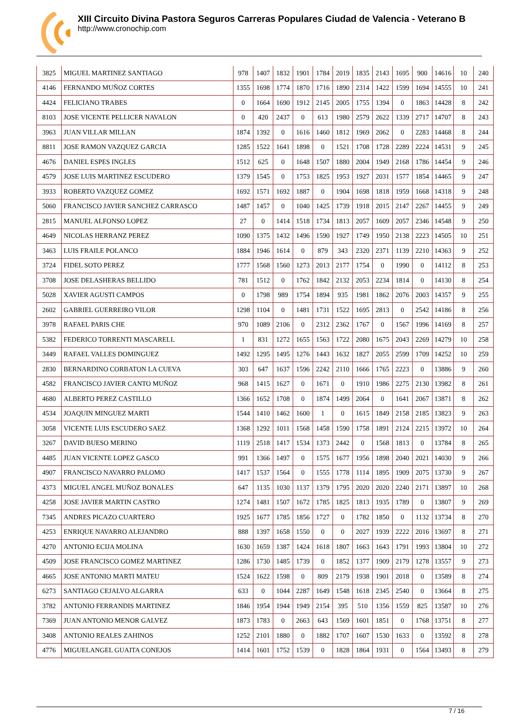XIII Circuito Divina Pastora Seguros Carreras Populares Ciudad de Valencia - Veterano B
http://www.cronochip.com
| 3825 | MIGUEL MARTINEZ SANTIAGO | 978 | 1407 | 1832 | 1901 | 1784 | 2019 | 1835 | 2143 | 1695 | 900 | 14616 | 10 | 240 |
| 4146 | FERNANDO MUÑOZ CORTES | 1355 | 1698 | 1774 | 1870 | 1716 | 1890 | 2314 | 1422 | 1599 | 1694 | 14555 | 10 | 241 |
| 4424 | FELICIANO TRABES | 0 | 1664 | 1690 | 1912 | 2145 | 2005 | 1755 | 1394 | 0 | 1863 | 14428 | 8 | 242 |
| 8103 | JOSE VICENTE PELLICER NAVALON | 0 | 420 | 2437 | 0 | 613 | 1980 | 2579 | 2622 | 1339 | 2717 | 14707 | 8 | 243 |
| 3963 | JUAN VILLAR MILLAN | 1874 | 1392 | 0 | 1616 | 1460 | 1812 | 1969 | 2062 | 0 | 2283 | 14468 | 8 | 244 |
| 8811 | JOSE RAMON VAZQUEZ GARCIA | 1285 | 1522 | 1641 | 1898 | 0 | 1521 | 1708 | 1728 | 2289 | 2224 | 14531 | 9 | 245 |
| 4676 | DANIEL ESPES INGLES | 1512 | 625 | 0 | 1648 | 1507 | 1880 | 2004 | 1949 | 2168 | 1786 | 14454 | 9 | 246 |
| 4579 | JOSE LUIS MARTINEZ ESCUDERO | 1379 | 1545 | 0 | 1753 | 1825 | 1953 | 1927 | 2031 | 1577 | 1854 | 14465 | 9 | 247 |
| 3933 | ROBERTO VAZQUEZ GOMEZ | 1692 | 1571 | 1692 | 1887 | 0 | 1904 | 1698 | 1818 | 1959 | 1668 | 14318 | 9 | 248 |
| 5060 | FRANCISCO JAVIER SANCHEZ CARRASCO | 1487 | 1457 | 0 | 1040 | 1425 | 1739 | 1918 | 2015 | 2147 | 2267 | 14455 | 9 | 249 |
| 2815 | MANUEL ALFONSO LOPEZ | 27 | 0 | 1414 | 1518 | 1734 | 1813 | 2057 | 1609 | 2057 | 2346 | 14548 | 9 | 250 |
| 4649 | NICOLAS HERRANZ PEREZ | 1090 | 1375 | 1432 | 1496 | 1590 | 1927 | 1749 | 1950 | 2138 | 2223 | 14505 | 10 | 251 |
| 3463 | LUIS FRAILE POLANCO | 1884 | 1946 | 1614 | 0 | 879 | 343 | 2320 | 2371 | 1139 | 2210 | 14363 | 9 | 252 |
| 3724 | FIDEL SOTO PEREZ | 1777 | 1568 | 1560 | 1273 | 2013 | 2177 | 1754 | 0 | 1990 | 0 | 14112 | 8 | 253 |
| 3708 | JOSE DELASHERAS BELLIDO | 781 | 1512 | 0 | 1762 | 1842 | 2132 | 2053 | 2234 | 1814 | 0 | 14130 | 8 | 254 |
| 5028 | XAVIER AGUSTI CAMPOS | 0 | 1798 | 989 | 1754 | 1894 | 935 | 1981 | 1862 | 2076 | 2003 | 14357 | 9 | 255 |
| 2602 | GABRIEL GUERREIRO VILOR | 1298 | 1104 | 0 | 1481 | 1731 | 1522 | 1695 | 2813 | 0 | 2542 | 14186 | 8 | 256 |
| 3978 | RAFAEL PARIS CHE | 970 | 1089 | 2106 | 0 | 2312 | 2362 | 1767 | 0 | 1567 | 1996 | 14169 | 8 | 257 |
| 5382 | FEDERICO TORRENTI MASCARELL | 1 | 831 | 1272 | 1655 | 1563 | 1722 | 2080 | 1675 | 2043 | 2269 | 14279 | 10 | 258 |
| 3449 | RAFAEL VALLES DOMINGUEZ | 1492 | 1295 | 1495 | 1276 | 1443 | 1632 | 1827 | 2055 | 2599 | 1709 | 14252 | 10 | 259 |
| 2830 | BERNARDINO CORBATON LA CUEVA | 303 | 647 | 1637 | 1596 | 2242 | 2110 | 1666 | 1765 | 2223 | 0 | 13886 | 9 | 260 |
| 4582 | FRANCISCO JAVIER CANTO MUÑOZ | 968 | 1415 | 1627 | 0 | 1671 | 0 | 1910 | 1986 | 2275 | 2130 | 13982 | 8 | 261 |
| 4680 | ALBERTO PEREZ CASTILLO | 1366 | 1652 | 1708 | 0 | 1874 | 1499 | 2064 | 0 | 1641 | 2067 | 13871 | 8 | 262 |
| 4534 | JOAQUIN MINGUEZ MARTI | 1544 | 1410 | 1462 | 1600 | 1 | 0 | 1615 | 1849 | 2158 | 2185 | 13823 | 9 | 263 |
| 3058 | VICENTE LUIS ESCUDERO SAEZ | 1368 | 1292 | 1011 | 1568 | 1458 | 1590 | 1758 | 1891 | 2124 | 2215 | 13972 | 10 | 264 |
| 3267 | DAVID BUESO MERINO | 1119 | 2518 | 1417 | 1534 | 1373 | 2442 | 0 | 1568 | 1813 | 0 | 13784 | 8 | 265 |
| 4485 | JUAN VICENTE LOPEZ GASCO | 991 | 1366 | 1497 | 0 | 1575 | 1677 | 1956 | 1898 | 2040 | 2021 | 14030 | 9 | 266 |
| 4907 | FRANCISCO NAVARRO PALOMO | 1417 | 1537 | 1564 | 0 | 1555 | 1778 | 1114 | 1895 | 1909 | 2075 | 13730 | 9 | 267 |
| 4373 | MIGUEL ANGEL MUÑOZ BONALES | 647 | 1135 | 1030 | 1137 | 1379 | 1795 | 2020 | 2020 | 2240 | 2171 | 13897 | 10 | 268 |
| 4258 | JOSE JAVIER MARTIN CASTRO | 1274 | 1481 | 1507 | 1672 | 1785 | 1825 | 1813 | 1935 | 1789 | 0 | 13807 | 9 | 269 |
| 7345 | ANDRES PICAZO CUARTERO | 1925 | 1677 | 1785 | 1856 | 1727 | 0 | 1782 | 1850 | 0 | 1132 | 13734 | 8 | 270 |
| 4253 | ENRIQUE NAVARRO ALEJANDRO | 888 | 1397 | 1658 | 1550 | 0 | 0 | 2027 | 1939 | 2222 | 2016 | 13697 | 8 | 271 |
| 4270 | ANTONIO ECIJA MOLINA | 1630 | 1659 | 1387 | 1424 | 1618 | 1807 | 1663 | 1643 | 1791 | 1993 | 13804 | 10 | 272 |
| 4509 | JOSE FRANCISCO GOMEZ MARTINEZ | 1286 | 1730 | 1485 | 1739 | 0 | 1852 | 1377 | 1909 | 2179 | 1278 | 13557 | 9 | 273 |
| 4665 | JOSE ANTONIO MARTI MATEU | 1524 | 1622 | 1598 | 0 | 809 | 2179 | 1938 | 1901 | 2018 | 0 | 13589 | 8 | 274 |
| 6273 | SANTIAGO CEJALVO ALGARRA | 633 | 0 | 1044 | 2287 | 1649 | 1548 | 1618 | 2345 | 2540 | 0 | 13664 | 8 | 275 |
| 3782 | ANTONIO FERRANDIS MARTINEZ | 1846 | 1954 | 1944 | 1949 | 2154 | 395 | 510 | 1356 | 1559 | 825 | 13587 | 10 | 276 |
| 7369 | JUAN ANTONIO MENOR GALVEZ | 1873 | 1783 | 0 | 2663 | 643 | 1569 | 1601 | 1851 | 0 | 1768 | 13751 | 8 | 277 |
| 3408 | ANTONIO REALES ZAHINOS | 1252 | 2101 | 1880 | 0 | 1882 | 1707 | 1607 | 1530 | 1633 | 0 | 13592 | 8 | 278 |
| 4776 | MIGUELANGEL GUAITA CONEJOS | 1414 | 1601 | 1752 | 1539 | 0 | 1828 | 1864 | 1931 | 0 | 1564 | 13493 | 8 | 279 |
7 / 16